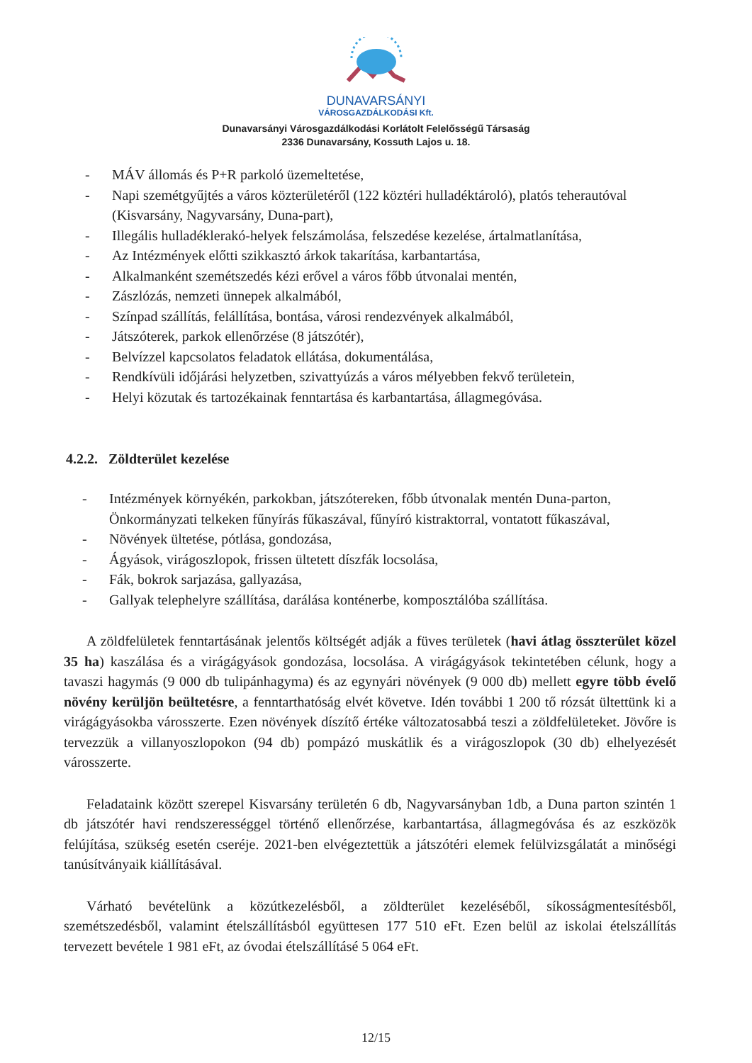DUNAVARSÁNYI
VÁROSGAZDÁLKODÁSI Kft.
Dunavarsányi Városgazdálkodási Korlátolt Felelősségű Társaság
2336 Dunavarsány, Kossuth Lajos u. 18.
- MÁV állomás és P+R parkoló üzemeltetése,
- Napi szemétgyűjtés a város közterületéről (122 köztéri hulladéktároló), platós teherautóval (Kisvarsány, Nagyvarsány, Duna-part),
- Illegális hulladéklerakó-helyek felszámolása, felszedése kezelése, ártalmatlanítása,
- Az Intézmények előtti szikkasztó árkok takarítása, karbantartása,
- Alkalmanként szemétszedés kézi erővel a város főbb útvonalai mentén,
- Zászlózás, nemzeti ünnepek alkalmából,
- Színpad szállítás, felállítása, bontása, városi rendezvények alkalmából,
- Játszóterek, parkok ellenőrzése (8 játszótér),
- Belvízzel kapcsolatos feladatok ellátása, dokumentálása,
- Rendkívüli időjárási helyzetben, szivattyúzás a város mélyebben fekvő területein,
- Helyi közutak és tartozékainak fenntartása és karbantartása, állagmegóvása.
4.2.2. Zöldterület kezelése
- Intézmények környékén, parkokban, játszótereken, főbb útvonalak mentén Duna-parton, Önkormányzati telkeken fűnyírás fűkaszával, fűnyíró kistraktorral, vontatott fűkaszával,
- Növények ültetése, pótlása, gondozása,
- Ágyások, virágoszlopok, frissen ültetett díszfák locsolása,
- Fák, bokrok sarjazása, gallyazása,
- Gallyak telephelyre szállítása, darálása konténerbe, komposztálóba szállítása.
A zöldfelületek fenntartásának jelentős költségét adják a füves területek (havi átlag összterület közel 35 ha) kaszálása és a virágágyások gondozása, locsolása. A virágágyások tekintetében célunk, hogy a tavaszi hagymás (9 000 db tulipánhagyma) és az egynyári növények (9 000 db) mellett egyre több évelő növény kerüljön beültetésre, a fenntarthatóság elvét követve. Idén további 1 200 tő rózsát ültettünk ki a virágágyásokba városszerte. Ezen növények díszítő értéke változatosabbá teszi a zöldfelületeket. Jövőre is tervezzük a villanyoszlopokon (94 db) pompázó muskátlik és a virágoszlopok (30 db) elhelyezését városszerte.
Feladataink között szerepel Kisvarsány területén 6 db, Nagyvarsányban 1db, a Duna parton szintén 1 db játszótér havi rendszerességgel történő ellenőrzése, karbantartása, állagmegóvása és az eszközök felújítása, szükség esetén cseréje. 2021-ben elvégeztettük a játszótéri elemek felülvizsgálatát a minőségi tanúsítványaik kiállításával.
Várható bevételünk a közútkezelésből, a zöldterület kezeléséből, síkosságmentesítésből, szemétszedésből, valamint ételszállításból együttesen 177 510 eFt. Ezen belül az iskolai ételszállítás tervezett bevétele 1 981 eFt, az óvodai ételszállításé 5 064 eFt.
12/15